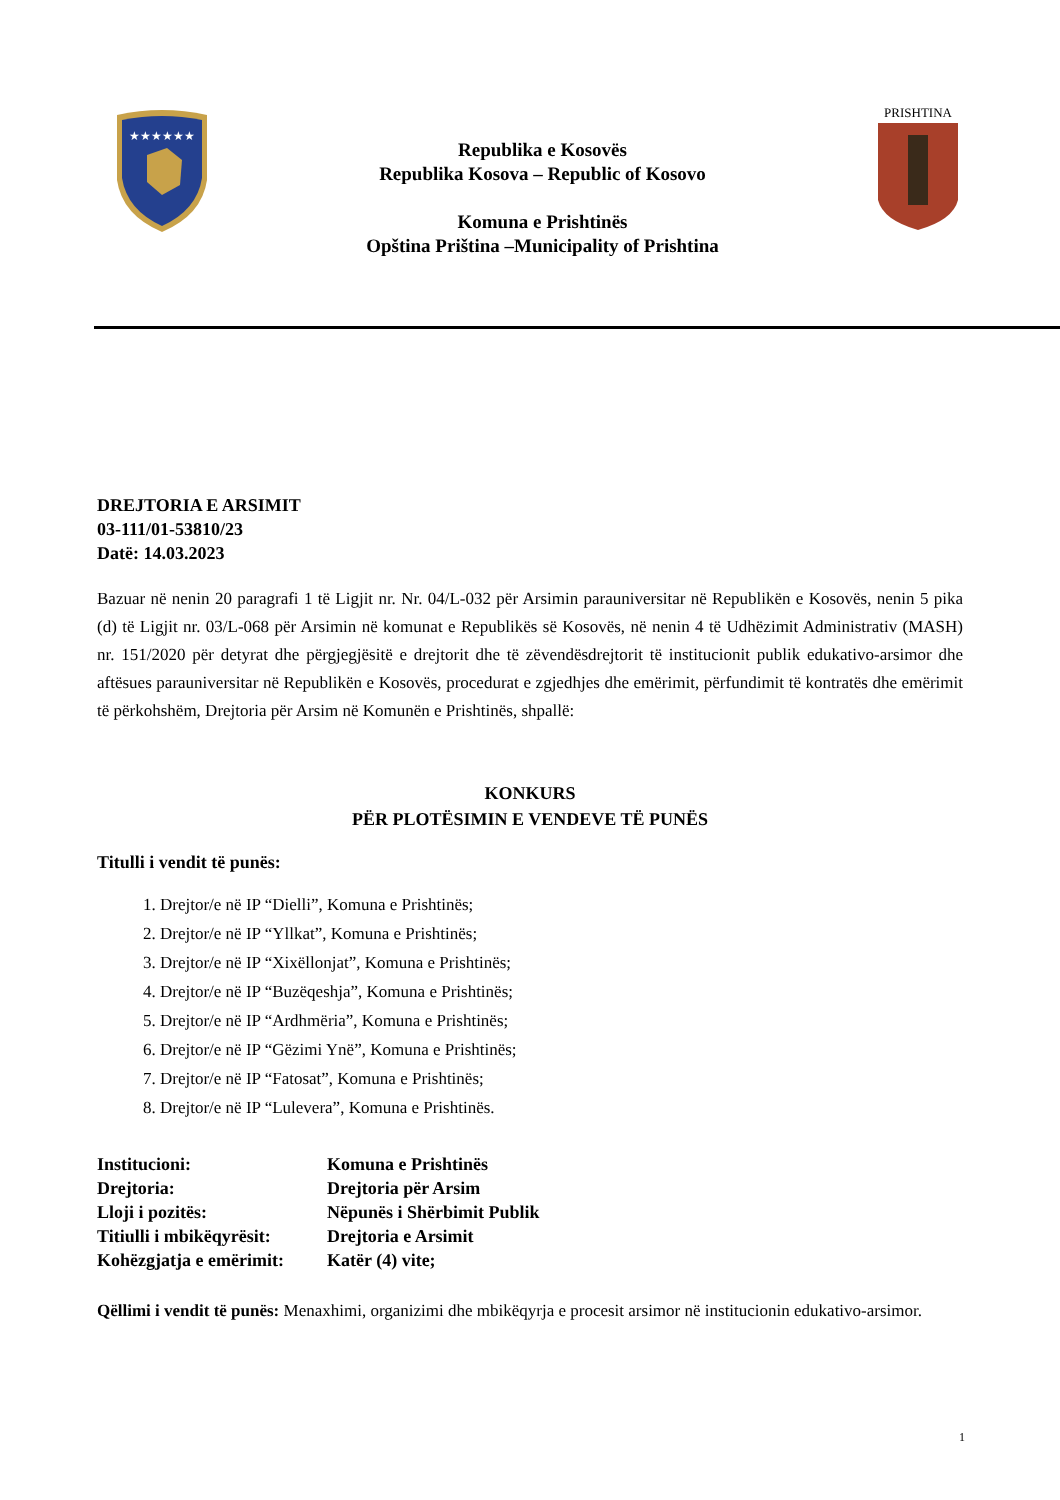★★★★★★
Republika e Kosovës
Republika Kosova – Republic of Kosovo
Komuna e Prishtinës
Opština Priština –Municipality of Prishtina
PRISHTINA
DREJTORIA E ARSIMIT
03-111/01-53810/23
Datë: 14.03.2023
Bazuar në nenin 20 paragrafi 1 të Ligjit nr. Nr. 04/L-032 për Arsimin parauniversitar në Republikën e Kosovës, nenin 5 pika (d) të Ligjit nr. 03/L-068 për Arsimin në komunat e Republikës së Kosovës, në nenin 4 të Udhëzimit Administrativ (MASH) nr. 151/2020 për detyrat dhe përgjegjësitë e drejtorit dhe të zëvendësdrejtorit të institucionit publik edukativo-arsimor dhe aftësues parauniversitar në Republikën e Kosovës, procedurat e zgjedhjes dhe emërimit, përfundimit të kontratës dhe emërimit të përkohshëm, Drejtoria për Arsim në Komunën e Prishtinës, shpallë:
KONKURS
PËR PLOTËSIMIN E VENDEVE TË PUNËS
Titulli i vendit të punës:
1. Drejtor/e në IP “Dielli”, Komuna e Prishtinës;
2. Drejtor/e në IP “Yllkat”, Komuna e Prishtinës;
3. Drejtor/e në IP “Xixëllonjat”, Komuna e Prishtinës;
4. Drejtor/e në IP “Buzëqeshja”, Komuna e Prishtinës;
5. Drejtor/e në IP “Ardhmëria”, Komuna e Prishtinës;
6. Drejtor/e në IP “Gëzimi Ynë”, Komuna e Prishtinës;
7. Drejtor/e në IP “Fatosat”, Komuna e Prishtinës;
8. Drejtor/e në IP “Lulevera”, Komuna e Prishtinës.
| Institucioni: | Komuna e Prishtinës |
| Drejtoria: | Drejtoria për Arsim |
| Lloji i pozitës: | Nëpunës i Shërbimit Publik |
| Titiulli i mbikëqyrësit: | Drejtoria e Arsimit |
| Kohëzgjatja e emërimit: | Katër (4) vite; |
Qëllimi i vendit të punës: Menaxhimi, organizimi dhe mbikëqyrja e procesit arsimor në institucionin edukativo-arsimor.
1